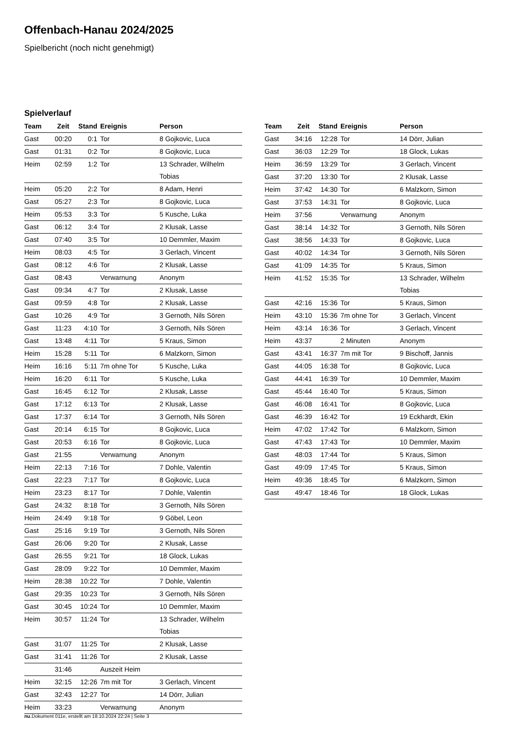Offenbach-Hanau 2024/2025
Spielbericht (noch nicht genehmigt)
Spielverlauf
| Team | Zeit | Stand | Ereignis | Person |
| --- | --- | --- | --- | --- |
| Gast | 00:20 | 0:1 | Tor | 8 Gojkovic, Luca |
| Gast | 01:31 | 0:2 | Tor | 8 Gojkovic, Luca |
| Heim | 02:59 | 1:2 | Tor | 13 Schrader, Wilhelm Tobias |
| Heim | 05:20 | 2:2 | Tor | 8 Adam, Henri |
| Gast | 05:27 | 2:3 | Tor | 8 Gojkovic, Luca |
| Heim | 05:53 | 3:3 | Tor | 5 Kusche, Luka |
| Gast | 06:12 | 3:4 | Tor | 2 Klusak, Lasse |
| Gast | 07:40 | 3:5 | Tor | 10 Demmler, Maxim |
| Heim | 08:03 | 4:5 | Tor | 3 Gerlach, Vincent |
| Gast | 08:12 | 4:6 | Tor | 2 Klusak, Lasse |
| Gast | 08:43 | | Verwarnung | Anonym |
| Gast | 09:34 | 4:7 | Tor | 2 Klusak, Lasse |
| Gast | 09:59 | 4:8 | Tor | 2 Klusak, Lasse |
| Gast | 10:26 | 4:9 | Tor | 3 Gernoth, Nils Sören |
| Gast | 11:23 | 4:10 | Tor | 3 Gernoth, Nils Sören |
| Gast | 13:48 | 4:11 | Tor | 5 Kraus, Simon |
| Heim | 15:28 | 5:11 | Tor | 6 Malzkorn, Simon |
| Heim | 16:16 | 5:11 | 7m ohne Tor | 5 Kusche, Luka |
| Heim | 16:20 | 6:11 | Tor | 5 Kusche, Luka |
| Gast | 16:45 | 6:12 | Tor | 2 Klusak, Lasse |
| Gast | 17:12 | 6:13 | Tor | 2 Klusak, Lasse |
| Gast | 17:37 | 6:14 | Tor | 3 Gernoth, Nils Sören |
| Gast | 20:14 | 6:15 | Tor | 8 Gojkovic, Luca |
| Gast | 20:53 | 6:16 | Tor | 8 Gojkovic, Luca |
| Gast | 21:55 | | Verwarnung | Anonym |
| Heim | 22:13 | 7:16 | Tor | 7 Dohle, Valentin |
| Gast | 22:23 | 7:17 | Tor | 8 Gojkovic, Luca |
| Heim | 23:23 | 8:17 | Tor | 7 Dohle, Valentin |
| Gast | 24:32 | 8:18 | Tor | 3 Gernoth, Nils Sören |
| Heim | 24:49 | 9:18 | Tor | 9 Göbel, Leon |
| Gast | 25:16 | 9:19 | Tor | 3 Gernoth, Nils Sören |
| Gast | 26:06 | 9:20 | Tor | 2 Klusak, Lasse |
| Gast | 26:55 | 9:21 | Tor | 18 Glock, Lukas |
| Gast | 28:09 | 9:22 | Tor | 10 Demmler, Maxim |
| Heim | 28:38 | 10:22 | Tor | 7 Dohle, Valentin |
| Gast | 29:35 | 10:23 | Tor | 3 Gernoth, Nils Sören |
| Gast | 30:45 | 10:24 | Tor | 10 Demmler, Maxim |
| Heim | 30:57 | 11:24 | Tor | 13 Schrader, Wilhelm Tobias |
| Gast | 31:07 | 11:25 | Tor | 2 Klusak, Lasse |
| Gast | 31:41 | 11:26 | Tor | 2 Klusak, Lasse |
| | 31:46 | | Auszeit Heim | |
| Heim | 32:15 | 12:26 | 7m mit Tor | 3 Gerlach, Vincent |
| Gast | 32:43 | 12:27 | Tor | 14 Dörr, Julian |
| Heim | 33:23 | | Verwarnung | Anonym |
| Team | Zeit | Stand | Ereignis | Person |
| --- | --- | --- | --- | --- |
| Gast | 34:16 | 12:28 | Tor | 14 Dörr, Julian |
| Gast | 36:03 | 12:29 | Tor | 18 Glock, Lukas |
| Heim | 36:59 | 13:29 | Tor | 3 Gerlach, Vincent |
| Gast | 37:20 | 13:30 | Tor | 2 Klusak, Lasse |
| Heim | 37:42 | 14:30 | Tor | 6 Malzkorn, Simon |
| Gast | 37:53 | 14:31 | Tor | 8 Gojkovic, Luca |
| Heim | 37:56 | | Verwarnung | Anonym |
| Gast | 38:14 | 14:32 | Tor | 3 Gernoth, Nils Sören |
| Gast | 38:56 | 14:33 | Tor | 8 Gojkovic, Luca |
| Gast | 40:02 | 14:34 | Tor | 3 Gernoth, Nils Sören |
| Gast | 41:09 | 14:35 | Tor | 5 Kraus, Simon |
| Heim | 41:52 | 15:35 | Tor | 13 Schrader, Wilhelm Tobias |
| Gast | 42:16 | 15:36 | Tor | 5 Kraus, Simon |
| Heim | 43:10 | 15:36 | 7m ohne Tor | 3 Gerlach, Vincent |
| Heim | 43:14 | 16:36 | Tor | 3 Gerlach, Vincent |
| Heim | 43:37 | | 2 Minuten | Anonym |
| Gast | 43:41 | 16:37 | 7m mit Tor | 9 Bischoff, Jannis |
| Gast | 44:05 | 16:38 | Tor | 8 Gojkovic, Luca |
| Gast | 44:41 | 16:39 | Tor | 10 Demmler, Maxim |
| Gast | 45:44 | 16:40 | Tor | 5 Kraus, Simon |
| Gast | 46:08 | 16:41 | Tor | 8 Gojkovic, Luca |
| Gast | 46:39 | 16:42 | Tor | 19 Eckhardt, Ekin |
| Heim | 47:02 | 17:42 | Tor | 6 Malzkorn, Simon |
| Gast | 47:43 | 17:43 | Tor | 10 Demmler, Maxim |
| Gast | 48:03 | 17:44 | Tor | 5 Kraus, Simon |
| Gast | 49:09 | 17:45 | Tor | 5 Kraus, Simon |
| Heim | 49:36 | 18:45 | Tor | 6 Malzkorn, Simon |
| Gast | 49:47 | 18:46 | Tor | 18 Glock, Lukas |
nu.Dokument 011e, erstellt am 18.10.2024 22:24 | Seite 3